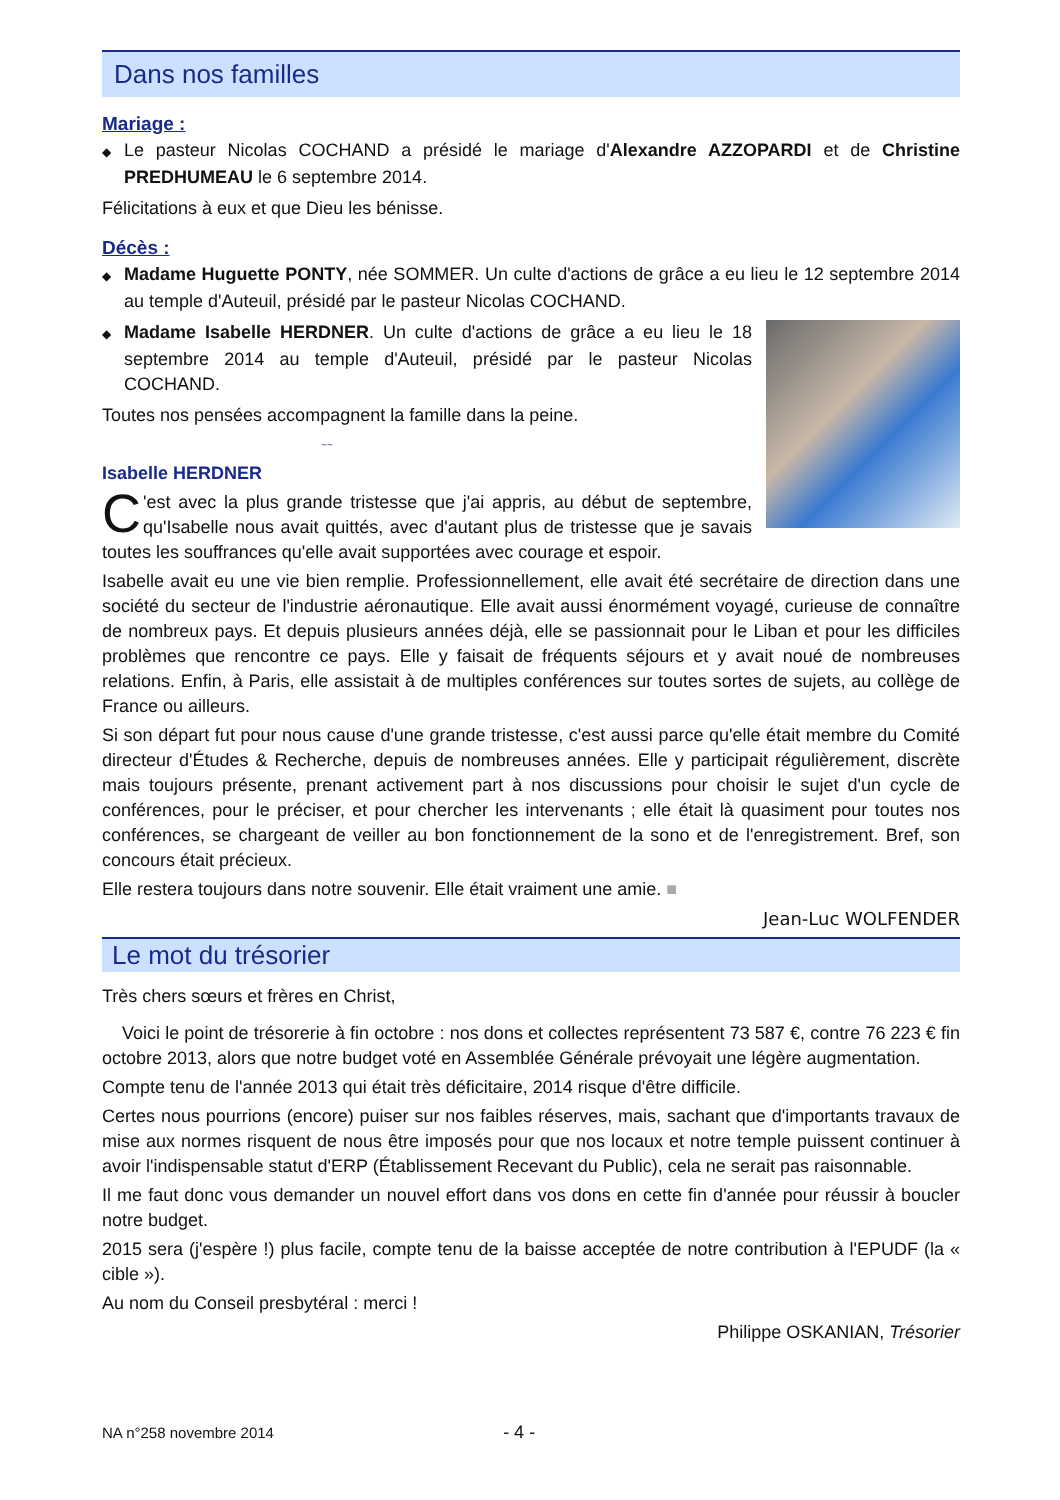Dans nos familles
Mariage :
◆ Le pasteur Nicolas COCHAND a présidé le mariage d'Alexandre AZZOPARDI et de Christine PREDHUMEAU le 6 septembre 2014.
Félicitations à eux et que Dieu les bénisse.
Décès :
◆ Madame Huguette PONTY, née SOMMER. Un culte d'actions de grâce a eu lieu le 12 septembre 2014 au temple d'Auteuil, présidé par le pasteur Nicolas COCHAND.
◆ Madame Isabelle HERDNER. Un culte d'actions de grâce a eu lieu le 18 septembre 2014 au temple d'Auteuil, présidé par le pasteur Nicolas COCHAND.
Toutes nos pensées accompagnent la famille dans la peine.
~~
Isabelle HERDNER
C 'est avec la plus grande tristesse que j'ai appris, au début de septembre, qu'Isabelle nous avait quittés, avec d'autant plus de tristesse que je savais toutes les souffrances qu'elle avait supportées avec courage et espoir.
Isabelle avait eu une vie bien remplie. Professionnellement, elle avait été secrétaire de direction dans une société du secteur de l'industrie aéronautique. Elle avait aussi énormément voyagé, curieuse de connaître de nombreux pays. Et depuis plusieurs années déjà, elle se passionnait pour le Liban et pour les difficiles problèmes que rencontre ce pays. Elle y faisait de fréquents séjours et y avait noué de nombreuses relations. Enfin, à Paris, elle assistait à de multiples conférences sur toutes sortes de sujets, au collège de France ou ailleurs.
Si son départ fut pour nous cause d'une grande tristesse, c'est aussi parce qu'elle était membre du Comité directeur d'Études & Recherche, depuis de nombreuses années. Elle y participait régulièrement, discrète mais toujours présente, prenant activement part à nos discussions pour choisir le sujet d'un cycle de conférences, pour le préciser, et pour chercher les intervenants ; elle était là quasiment pour toutes nos conférences, se chargeant de veiller au bon fonctionnement de la sono et de l'enregistrement. Bref, son concours était précieux.
Elle restera toujours dans notre souvenir. Elle était vraiment une amie. ■
Jean-Luc WOLFENDER
Le mot du trésorier
Très chers sœurs et frères en Christ,
Voici le point de trésorerie à fin octobre : nos dons et collectes représentent 73 587 €, contre 76 223 € fin octobre 2013, alors que notre budget voté en Assemblée Générale prévoyait une légère augmentation.
Compte tenu de l'année 2013 qui était très déficitaire, 2014 risque d'être difficile.
Certes nous pourrions (encore) puiser sur nos faibles réserves, mais, sachant que d'importants travaux de mise aux normes risquent de nous être imposés pour que nos locaux et notre temple puissent continuer à avoir l'indispensable statut d'ERP (Établissement Recevant du Public), cela ne serait pas raisonnable.
Il me faut donc vous demander un nouvel effort dans vos dons en cette fin d'année pour réussir à boucler notre budget.
2015 sera (j'espère !) plus facile, compte tenu de la baisse acceptée de notre contribution à l'EPUDF (la « cible »).
Au nom du Conseil presbytéral : merci !
Philippe OSKANIAN, Trésorier
NA n°258 novembre 2014 - 4 -